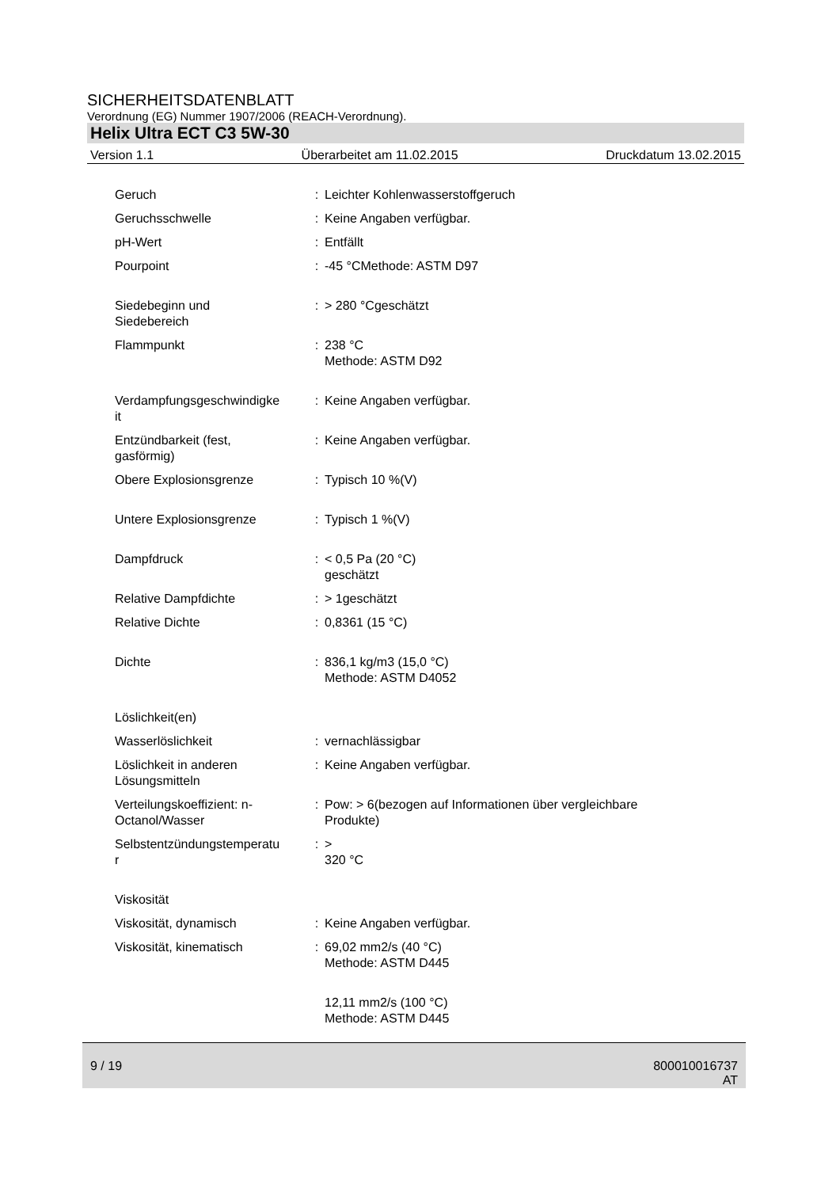SICHERHEITSDATENBLATT
Verordnung (EG) Nummer 1907/2006 (REACH-Verordnung).
Helix Ultra ECT C3 5W-30
Version 1.1 Überarbeitet am 11.02.2015 Druckdatum 13.02.2015
| Geruch | : | Leichter Kohlenwasserstoffgeruch |
| Geruchsschwelle | : | Keine Angaben verfügbar. |
| pH-Wert | : | Entfällt |
| Pourpoint | : | -45 °CMethode: ASTM D97 |
| Siedebeginn und Siedebereich | : | > 280 °Cgeschätzt |
| Flammpunkt | : | 238 °C Methode: ASTM D92 |
| Verdampfungsgeschwindigke it | : | Keine Angaben verfügbar. |
| Entzündbarkeit (fest, gasförmig) | : | Keine Angaben verfügbar. |
| Obere Explosionsgrenze | : | Typisch 10 %(V) |
| Untere Explosionsgrenze | : | Typisch 1 %(V) |
| Dampfdruck | : | < 0,5 Pa (20 °C) geschätzt |
| Relative Dampfdichte | : | > 1geschätzt |
| Relative Dichte | : | 0,8361 (15 °C) |
| Dichte | : | 836,1 kg/m3 (15,0 °C) Methode: ASTM D4052 |
| Löslichkeit(en) | | |
| Wasserlöslichkeit | : | vernachlässigbar |
| Löslichkeit in anderen Lösungsmitteln | : | Keine Angaben verfügbar. |
| Verteilungskoeffizient: n- Octanol/Wasser | : | Pow: > 6(bezogen auf Informationen über vergleichbare Produkte) |
| Selbstentzündungstemperatu r | : | > 320 °C |
| Viskosität | | |
| Viskosität, dynamisch | : | Keine Angaben verfügbar. |
| Viskosität, kinematisch | : | 69,02 mm2/s (40 °C) Methode: ASTM D445 |
| | | 12,11 mm2/s (100 °C) Methode: ASTM D445 |
9 / 19
800010016737
AT